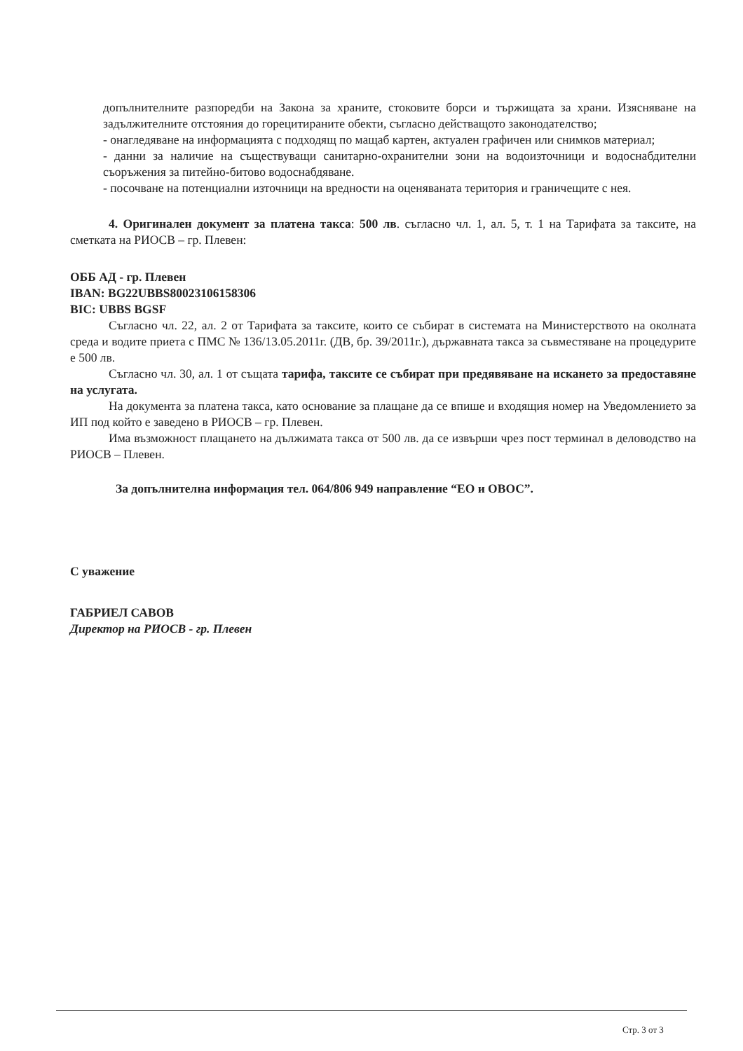допълнителните разпоредби на Закона за храните, стоковите борси и тържищата за храни. Изясняване на задължителните отстояния до горецитираните обекти, съгласно действащото законодателство;
- онагледяване на информацията с подходящ по мащаб картен, актуален графичен или снимков материал;
- данни за наличие на съществуващи санитарно-охранителни зони на водоизточници и водоснабдителни съоръжения за питейно-битово водоснабдяване.
- посочване на потенциални източници на вредности на оценяваната територия и граничещите с нея.
4. Оригинален документ за платена такса: 500 лв. съгласно чл. 1, ал. 5, т. 1 на Тарифата за таксите, на сметката на РИОСВ – гр. Плевен:
ОББ АД - гр. Плевен
IBAN: BG22UBBS80023106158306
BIC: UBBS BGSF
Съгласно чл. 22, ал. 2 от Тарифата за таксите, които се събират в системата на Министерството на околната среда и водите приета с ПМС № 136/13.05.2011г. (ДВ, бр. 39/2011г.), държавната такса за съвместяване на процедурите е 500 лв.
Съгласно чл. 30, ал. 1 от същата тарифа, таксите се събират при предявяване на искането за предоставяне на услугата.
На документа за платена такса, като основание за плащане да се впише и входящия номер на Уведомлението за ИП под който е заведено в РИОСВ – гр. Плевен.
Има възможност плащането на дължимата такса от 500 лв. да се извърши чрез пост терминал в деловодство на РИОСВ – Плевен.
За допълнителна информация тел. 064/806 949 направление “ЕО и ОВОС”.
С уважение
ГАБРИЕЛ САВОВ
Директор на РИОСВ - гр. Плевен
Стр. 3 от 3